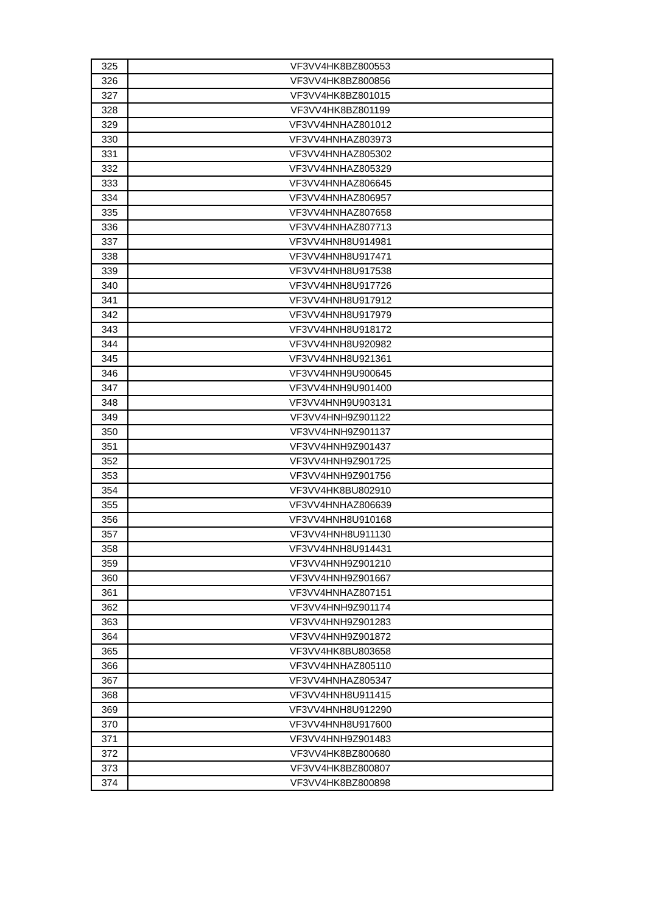| 325 | VF3VV4HK8BZ800553 |
| 326 | VF3VV4HK8BZ800856 |
| 327 | VF3VV4HK8BZ801015 |
| 328 | VF3VV4HK8BZ801199 |
| 329 | VF3VV4HNHAZ801012 |
| 330 | VF3VV4HNHAZ803973 |
| 331 | VF3VV4HNHAZ805302 |
| 332 | VF3VV4HNHAZ805329 |
| 333 | VF3VV4HNHAZ806645 |
| 334 | VF3VV4HNHAZ806957 |
| 335 | VF3VV4HNHAZ807658 |
| 336 | VF3VV4HNHAZ807713 |
| 337 | VF3VV4HNH8U914981 |
| 338 | VF3VV4HNH8U917471 |
| 339 | VF3VV4HNH8U917538 |
| 340 | VF3VV4HNH8U917726 |
| 341 | VF3VV4HNH8U917912 |
| 342 | VF3VV4HNH8U917979 |
| 343 | VF3VV4HNH8U918172 |
| 344 | VF3VV4HNH8U920982 |
| 345 | VF3VV4HNH8U921361 |
| 346 | VF3VV4HNH9U900645 |
| 347 | VF3VV4HNH9U901400 |
| 348 | VF3VV4HNH9U903131 |
| 349 | VF3VV4HNH9Z901122 |
| 350 | VF3VV4HNH9Z901137 |
| 351 | VF3VV4HNH9Z901437 |
| 352 | VF3VV4HNH9Z901725 |
| 353 | VF3VV4HNH9Z901756 |
| 354 | VF3VV4HK8BU802910 |
| 355 | VF3VV4HNHAZ806639 |
| 356 | VF3VV4HNH8U910168 |
| 357 | VF3VV4HNH8U911130 |
| 358 | VF3VV4HNH8U914431 |
| 359 | VF3VV4HNH9Z901210 |
| 360 | VF3VV4HNH9Z901667 |
| 361 | VF3VV4HNHAZ807151 |
| 362 | VF3VV4HNH9Z901174 |
| 363 | VF3VV4HNH9Z901283 |
| 364 | VF3VV4HNH9Z901872 |
| 365 | VF3VV4HK8BU803658 |
| 366 | VF3VV4HNHAZ805110 |
| 367 | VF3VV4HNHAZ805347 |
| 368 | VF3VV4HNH8U911415 |
| 369 | VF3VV4HNH8U912290 |
| 370 | VF3VV4HNH8U917600 |
| 371 | VF3VV4HNH9Z901483 |
| 372 | VF3VV4HK8BZ800680 |
| 373 | VF3VV4HK8BZ800807 |
| 374 | VF3VV4HK8BZ800898 |